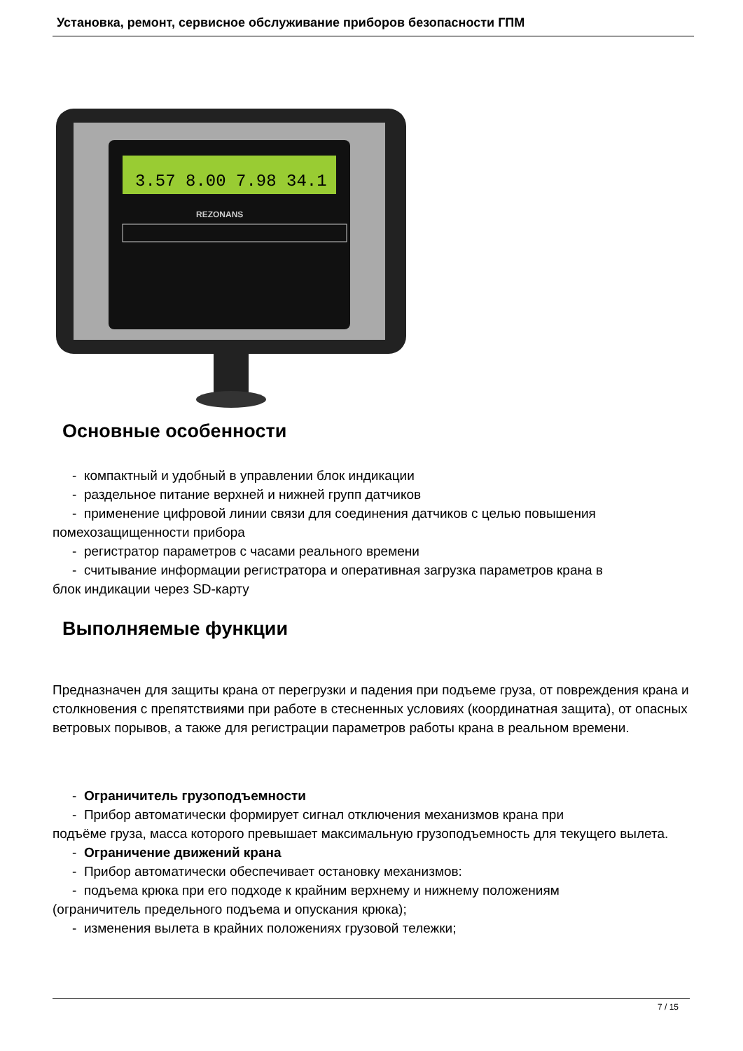Установка, ремонт, сервисное обслуживание приборов безопасности ГПМ
3.57 8.00 7.98 34.1
REZONANS
Основные особенности
- компактный и удобный в управлении блок индикации
- раздельное питание верхней и нижней групп датчиков
- применение цифровой линии связи для соединения датчиков с целью повышения
помехозащищенности прибора
- регистратор параметров с часами реального времени
- считывание информации регистратора и оперативная загрузка параметров крана в
блок индикации через SD-карту
Выполняемые функции
Предназначен для защиты крана от перегрузки и падения при подъеме груза, от повреждения крана и столкновения с препятствиями при работе в стесненных условиях (координатная защита), от опасных ветровых порывов, а также для регистрации параметров работы крана в реальном времени.
- Ограничитель грузоподъемности
- Прибор автоматически формирует сигнал отключения механизмов крана при
подъёме груза, масса которого превышает максимальную грузоподъемность для текущего вылета.
- Ограничение движений крана
- Прибор автоматически обеспечивает остановку механизмов:
- подъема крюка при его подходе к крайним верхнему и нижнему положениям
(ограничитель предельного подъема и опускания крюка);
- изменения вылета в крайних положениях грузовой тележки;
7 / 15